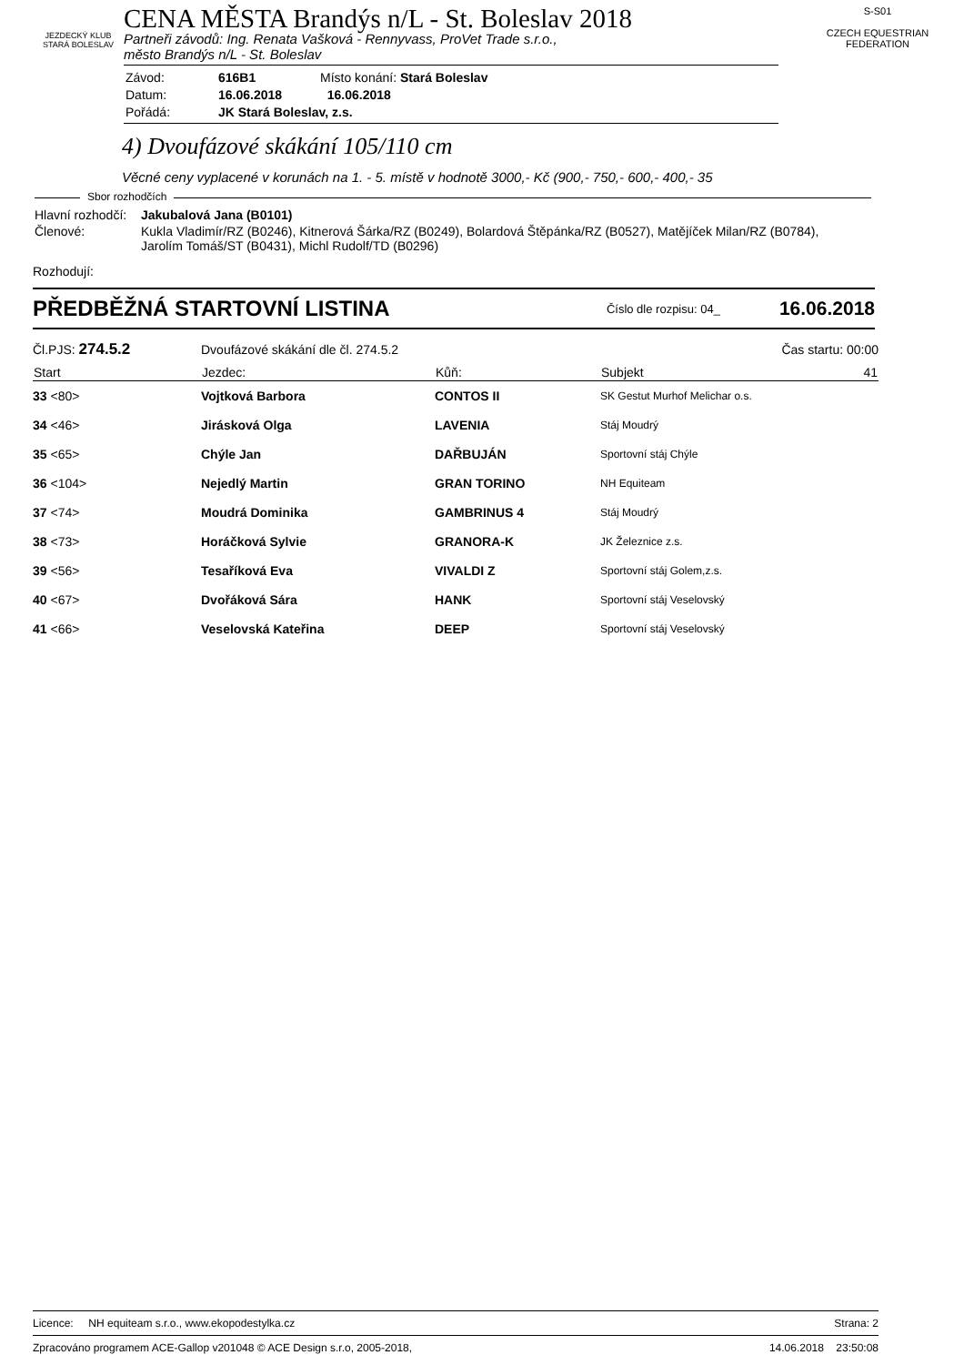JEZDECKÝ KLUB
STARÁ BOLESLAV
CENA MĚSTA Brandýs n/L - St. Boleslav 2018
Partneři závodů: Ing. Renata Vašková - Rennyvass, ProVet Trade s.r.o.,
město Brandýs n/L - St. Boleslav
| Závod: | 616B1 | Místo konání: Stará Boleslav |
| Datum: | 16.06.2018 | 16.06.2018 |
| Pořádá: | JK Stará Boleslav, z.s. | |
S-S01
CZECH EQUESTRIAN FEDERATION
4) Dvoufázové skákání 105/110 cm
Věcné ceny vyplacené v korunách na 1. - 5. místě v hodnotě 3000,- Kč (900,- 750,- 600,- 400,- 35
Sbor rozhodčích
| Hlavní rozhodčí: | Jakubalová Jana (B0101) |
| Členové: | Kukla Vladimír/RZ (B0246), Kitnerová Šárka/RZ (B0249), Bolardová Štěpánka/RZ (B0527), Matějíček Milan/RZ (B0784), Jarolím Tomáš/ST (B0431), Michl Rudolf/TD (B0296) |
Rozhodují:
PŘEDBĚŽNÁ STARTOVNÍ LISTINA Číslo dle rozpisu: 04_ 16.06.2018
| Čl.PJS: 274.5.2 | Dvoufázové skákání dle čl. 274.5.2 | | Čas startu: 00:00 |
| Start | Jezdec: | Kůň: | Subjekt 41 |
| 33 <80> | Vojtková Barbora | CONTOS II | SK Gestut Murhof Melichar o.s. |
| 34 <46> | Jirásková Olga | LAVENIA | Stáj Moudrý |
| 35 <65> | Chýle Jan | DAŘBUJÁN | Sportovní stáj Chýle |
| 36 <104> | Nejedlý Martin | GRAN TORINO | NH Equiteam |
| 37 <74> | Moudrá Dominika | GAMBRINUS 4 | Stáj Moudrý |
| 38 <73> | Horáčková Sylvie | GRANORA-K | JK Železnice z.s. |
| 39 <56> | Tesaříková Eva | VIVALDI Z | Sportovní stáj Golem,z.s. |
| 40 <67> | Dvořáková Sára | HANK | Sportovní stáj Veselovský |
| 41 <66> | Veselovská Kateřina | DEEP | Sportovní stáj Veselovský |
Licence: NH equiteam s.r.o., www.ekopodestylka.cz Strana: 2
Zpracováno programem ACE-Gallop v201048 © ACE Design s.r.o, 2005-2018, 14.06.2018 23:50:08